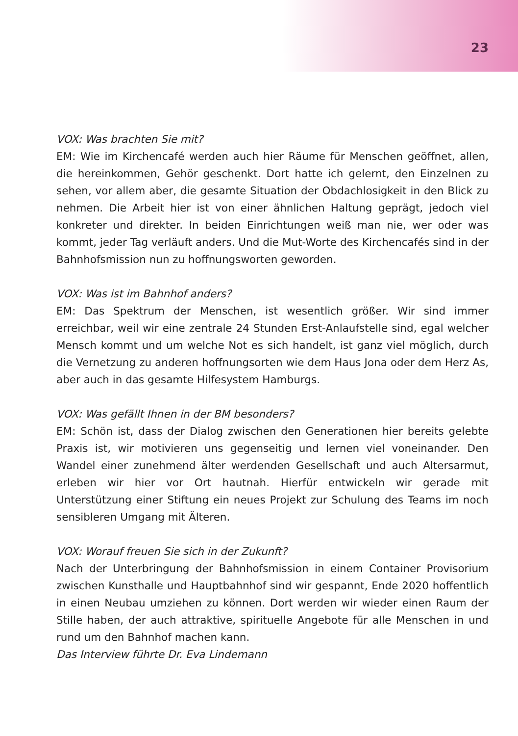23
VOX: Was brachten Sie mit?
EM: Wie im Kirchencafé werden auch hier Räume für Menschen geöffnet, allen, die hereinkommen, Gehör geschenkt. Dort hatte ich gelernt, den Einzelnen zu sehen, vor allem aber, die gesamte Situation der Obdachlosigkeit in den Blick zu nehmen. Die Arbeit hier ist von einer ähnlichen Haltung geprägt, jedoch viel konkreter und direkter. In beiden Einrichtungen weiß man nie, wer oder was kommt, jeder Tag verläuft anders. Und die Mut-Worte des Kirchencafés sind in der Bahnhofsmission nun zu hoffnungsworten geworden.
VOX: Was ist im Bahnhof anders?
EM: Das Spektrum der Menschen, ist wesentlich größer. Wir sind immer erreichbar, weil wir eine zentrale 24 Stunden Erst-Anlaufstelle sind, egal welcher Mensch kommt und um welche Not es sich handelt, ist ganz viel möglich, durch die Vernetzung zu anderen hoffnungsorten wie dem Haus Jona oder dem Herz As, aber auch in das gesamte Hilfesystem Hamburgs.
VOX: Was gefällt Ihnen in der BM besonders?
EM: Schön ist, dass der Dialog zwischen den Generationen hier bereits gelebte Praxis ist, wir motivieren uns gegenseitig und lernen viel voneinander. Den Wandel einer zunehmend älter werdenden Gesellschaft und auch Altersarmut, erleben wir hier vor Ort hautnah. Hierfür entwickeln wir gerade mit Unterstützung einer Stiftung ein neues Projekt zur Schulung des Teams im noch sensibleren Umgang mit Älteren.
VOX: Worauf freuen Sie sich in der Zukunft?
Nach der Unterbringung der Bahnhofsmission in einem Container Provisorium zwischen Kunsthalle und Hauptbahnhof sind wir gespannt, Ende 2020 hoffentlich in einen Neubau umziehen zu können. Dort werden wir wieder einen Raum der Stille haben, der auch attraktive, spirituelle Angebote für alle Menschen in und rund um den Bahnhof machen kann.
Das Interview führte Dr. Eva Lindemann